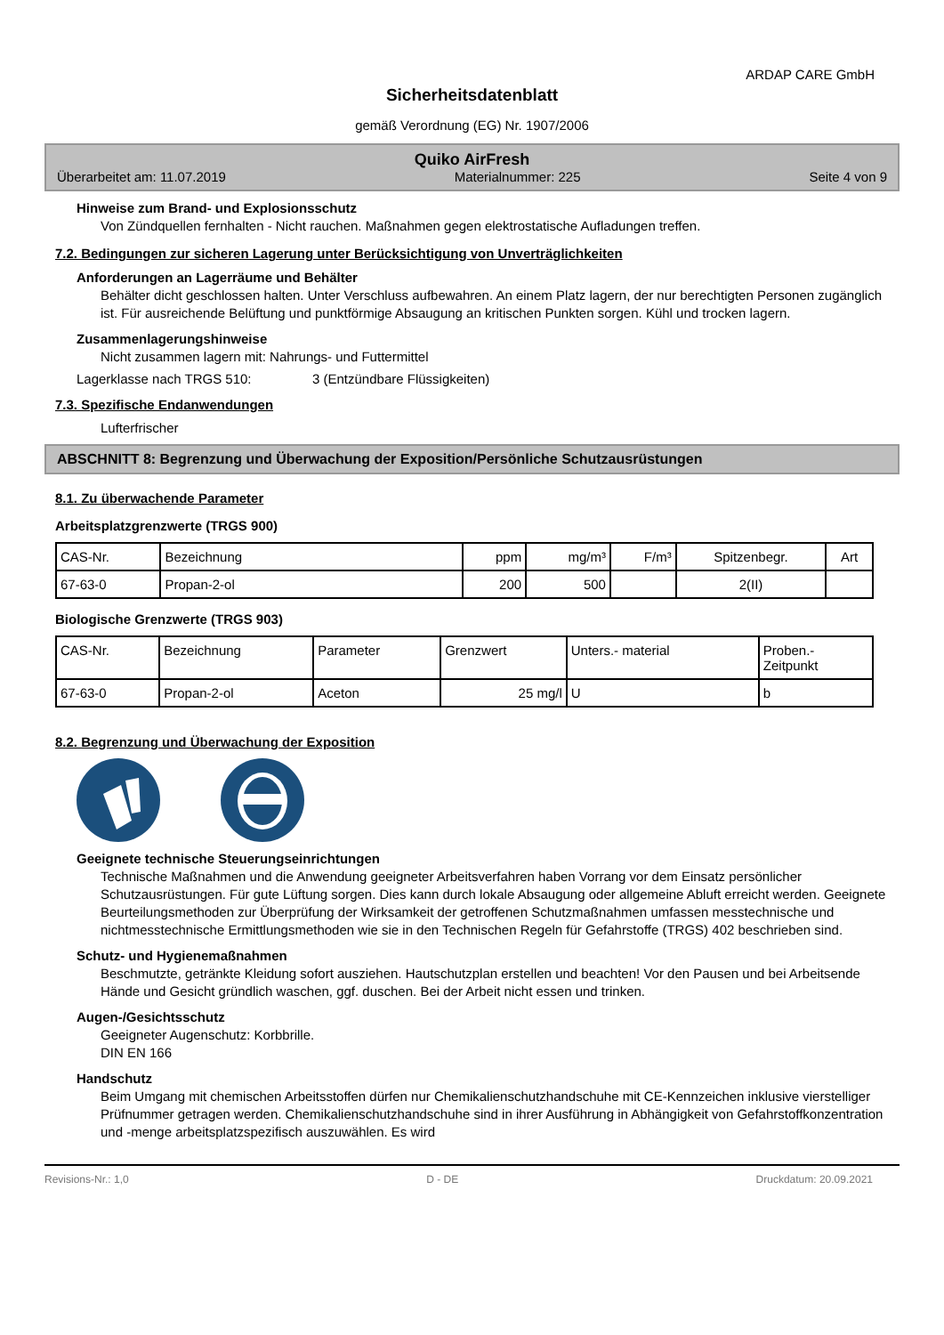ARDAP CARE GmbH
Sicherheitsdatenblatt
gemäß Verordnung (EG) Nr. 1907/2006
Quiko AirFresh
Überarbeitet am: 11.07.2019 Materialnummer: 225 Seite 4 von 9
Hinweise zum Brand- und Explosionsschutz
Von Zündquellen fernhalten - Nicht rauchen. Maßnahmen gegen elektrostatische Aufladungen treffen.
7.2. Bedingungen zur sicheren Lagerung unter Berücksichtigung von Unverträglichkeiten
Anforderungen an Lagerräume und Behälter
Behälter dicht geschlossen halten. Unter Verschluss aufbewahren. An einem Platz lagern, der nur berechtigten Personen zugänglich ist. Für ausreichende Belüftung und punktförmige Absaugung an kritischen Punkten sorgen. Kühl und trocken lagern.
Zusammenlagerungshinweise
Nicht zusammen lagern mit: Nahrungs- und Futtermittel
Lagerklasse nach TRGS 510: 3 (Entzündbare Flüssigkeiten)
7.3. Spezifische Endanwendungen
Lufterfrischer
ABSCHNITT 8: Begrenzung und Überwachung der Exposition/Persönliche Schutzausrüstungen
8.1. Zu überwachende Parameter
Arbeitsplatzgrenzwerte (TRGS 900)
| CAS-Nr. | Bezeichnung | ppm | mg/m³ | F/m³ | Spitzenbegr. | Art |
| --- | --- | --- | --- | --- | --- | --- |
| 67-63-0 | Propan-2-ol | 200 | 500 | | 2(II) | |
Biologische Grenzwerte (TRGS 903)
| CAS-Nr. | Bezeichnung | Parameter | Grenzwert | Unters.- material | Proben.- Zeitpunkt |
| --- | --- | --- | --- | --- | --- |
| 67-63-0 | Propan-2-ol | Aceton | 25 mg/l | U | b |
8.2. Begrenzung und Überwachung der Exposition
Geeignete technische Steuerungseinrichtungen
Technische Maßnahmen und die Anwendung geeigneter Arbeitsverfahren haben Vorrang vor dem Einsatz persönlicher Schutzausrüstungen. Für gute Lüftung sorgen. Dies kann durch lokale Absaugung oder allgemeine Abluft erreicht werden. Geeignete Beurteilungsmethoden zur Überprüfung der Wirksamkeit der getroffenen Schutzmaßnahmen umfassen messtechnische und nichtmesstechnische Ermittlungsmethoden wie sie in den Technischen Regeln für Gefahrstoffe (TRGS) 402 beschrieben sind.
Schutz- und Hygienemaßnahmen
Beschmutzte, getränkte Kleidung sofort ausziehen. Hautschutzplan erstellen und beachten! Vor den Pausen und bei Arbeitsende Hände und Gesicht gründlich waschen, ggf. duschen. Bei der Arbeit nicht essen und trinken.
Augen-/Gesichtsschutz
Geeigneter Augenschutz: Korbbrille.
DIN EN 166
Handschutz
Beim Umgang mit chemischen Arbeitsstoffen dürfen nur Chemikalienschutzhandschuhe mit CE-Kennzeichen inklusive vierstelliger Prüfnummer getragen werden. Chemikalienschutzhandschuhe sind in ihrer Ausführung in Abhängigkeit von Gefahrstoffkonzentration und -menge arbeitsplatzspezifisch auszuwählen. Es wird
Revisions-Nr.: 1,0 D - DE Druckdatum: 20.09.2021